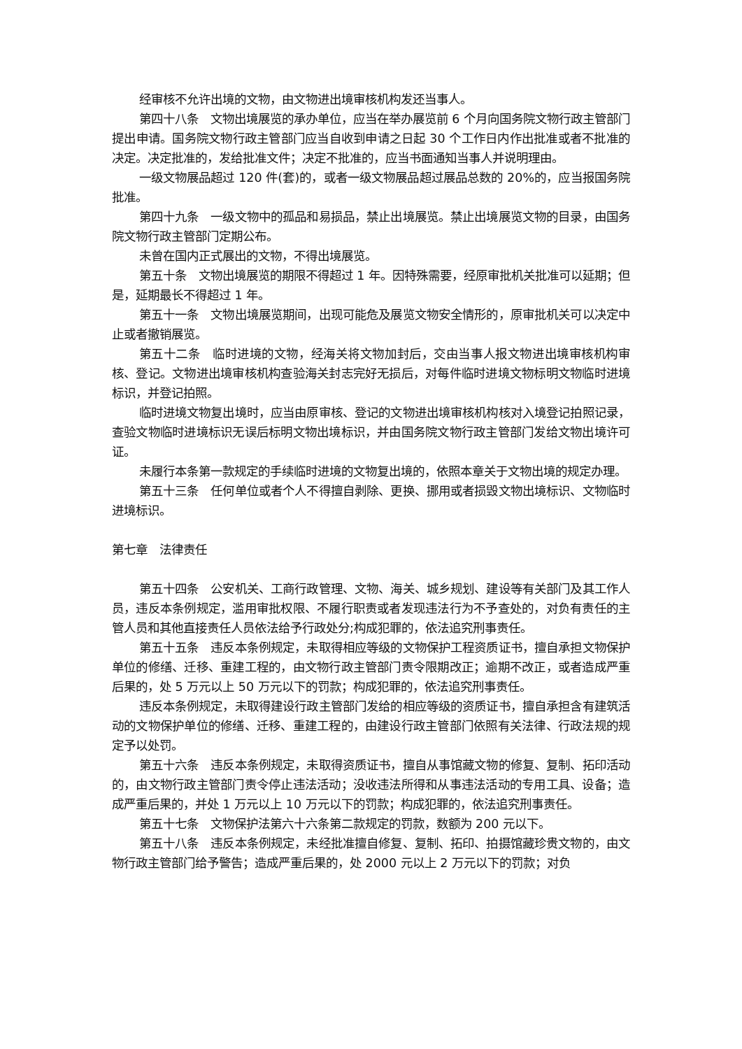经审核不允许出境的文物，由文物进出境审核机构发还当事人。
第四十八条　文物出境展览的承办单位，应当在举办展览前 6 个月向国务院文物行政主管部门提出申请。国务院文物行政主管部门应当自收到申请之日起 30 个工作日内作出批准或者不批准的决定。决定批准的，发给批准文件；决定不批准的，应当书面通知当事人并说明理由。
一级文物展品超过 120 件(套)的，或者一级文物展品超过展品总数的 20%的，应当报国务院批准。
第四十九条　一级文物中的孤品和易损品，禁止出境展览。禁止出境展览文物的目录，由国务院文物行政主管部门定期公布。
未曾在国内正式展出的文物，不得出境展览。
第五十条　文物出境展览的期限不得超过 1 年。因特殊需要，经原审批机关批准可以延期；但是，延期最长不得超过 1 年。
第五十一条　文物出境展览期间，出现可能危及展览文物安全情形的，原审批机关可以决定中止或者撤销展览。
第五十二条　临时进境的文物，经海关将文物加封后，交由当事人报文物进出境审核机构审核、登记。文物进出境审核机构查验海关封志完好无损后，对每件临时进境文物标明文物临时进境标识，并登记拍照。
临时进境文物复出境时，应当由原审核、登记的文物进出境审核机构核对入境登记拍照记录，查验文物临时进境标识无误后标明文物出境标识，并由国务院文物行政主管部门发给文物出境许可证。
未履行本条第一款规定的手续临时进境的文物复出境的，依照本章关于文物出境的规定办理。
第五十三条　任何单位或者个人不得擅自剥除、更换、挪用或者损毁文物出境标识、文物临时进境标识。
第七章　法律责任
第五十四条　公安机关、工商行政管理、文物、海关、城乡规划、建设等有关部门及其工作人员，违反本条例规定，滥用审批权限、不履行职责或者发现违法行为不予查处的，对负有责任的主管人员和其他直接责任人员依法给予行政处分;构成犯罪的，依法追究刑事责任。
第五十五条　违反本条例规定，未取得相应等级的文物保护工程资质证书，擅自承担文物保护单位的修缮、迁移、重建工程的，由文物行政主管部门责令限期改正；逾期不改正，或者造成严重后果的，处 5 万元以上 50 万元以下的罚款；构成犯罪的，依法追究刑事责任。
违反本条例规定，未取得建设行政主管部门发给的相应等级的资质证书，擅自承担含有建筑活动的文物保护单位的修缮、迁移、重建工程的，由建设行政主管部门依照有关法律、行政法规的规定予以处罚。
第五十六条　违反本条例规定，未取得资质证书，擅自从事馆藏文物的修复、复制、拓印活动的，由文物行政主管部门责令停止违法活动；没收违法所得和从事违法活动的专用工具、设备；造成严重后果的，并处 1 万元以上 10 万元以下的罚款；构成犯罪的，依法追究刑事责任。
第五十七条　文物保护法第六十六条第二款规定的罚款，数额为 200 元以下。
第五十八条　违反本条例规定，未经批准擅自修复、复制、拓印、拍摄馆藏珍贵文物的，由文物行政主管部门给予警告；造成严重后果的，处 2000 元以上 2 万元以下的罚款；对负